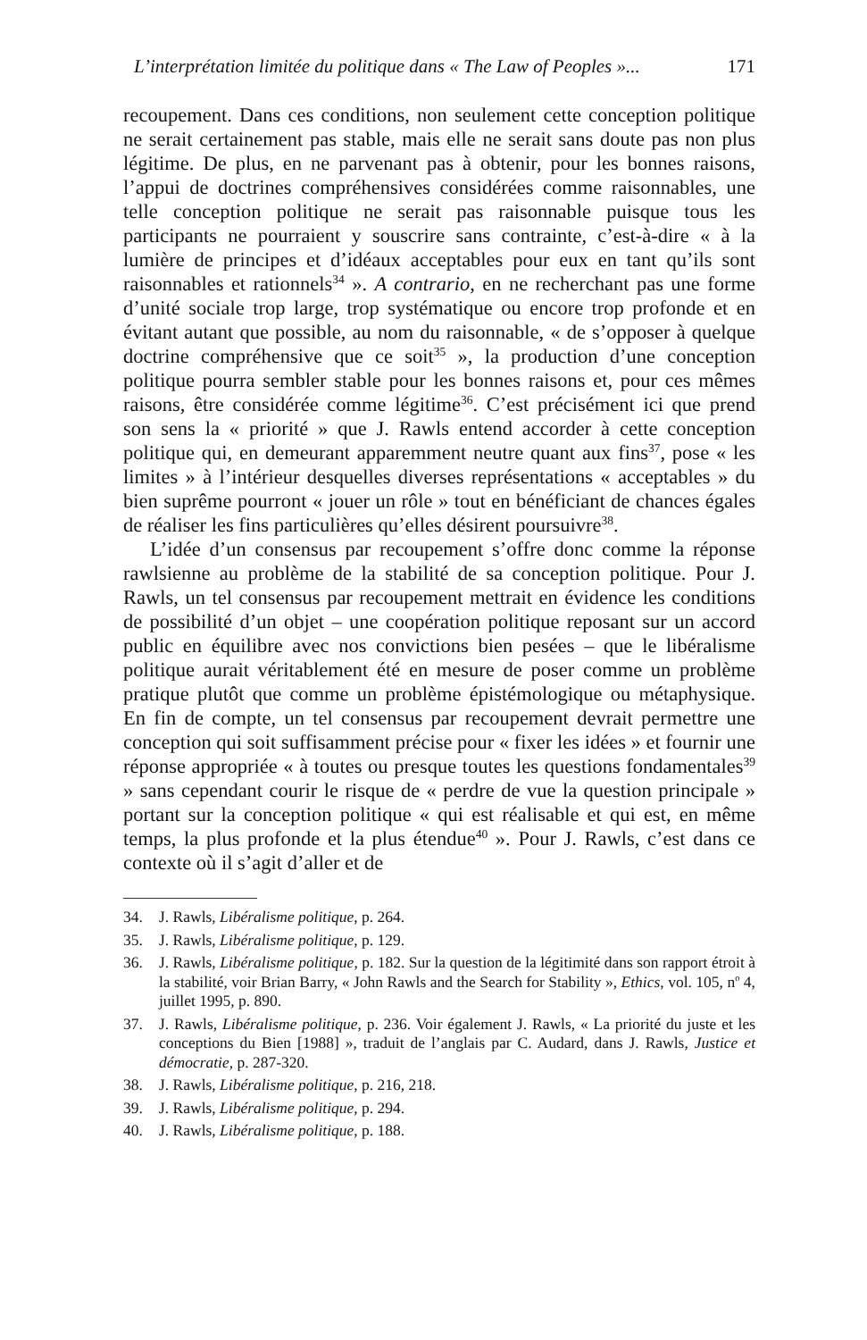L’interprétation limitée du politique dans « The Law of Peoples »... 171
recoupement. Dans ces conditions, non seulement cette conception politique ne serait certainement pas stable, mais elle ne serait sans doute pas non plus légitime. De plus, en ne parvenant pas à obtenir, pour les bonnes raisons, l’appui de doctrines compréhensives considérées comme raisonnables, une telle conception politique ne serait pas raisonnable puisque tous les participants ne pourraient y souscrire sans contrainte, c’est-à-dire « à la lumière de principes et d’idéaux acceptables pour eux en tant qu’ils sont raisonnables et rationnels<sup>34</sup> ». A contrario, en ne recherchant pas une forme d’unité sociale trop large, trop systématique ou encore trop profonde et en évitant autant que possible, au nom du raisonnable, « de s’opposer à quelque doctrine compréhensive que ce soit<sup>35</sup> », la production d’une conception politique pourra sembler stable pour les bonnes raisons et, pour ces mêmes raisons, être considérée comme légitime<sup>36</sup>. C’est précisément ici que prend son sens la « priorité » que J. Rawls entend accorder à cette conception politique qui, en demeurant apparemment neutre quant aux fins<sup>37</sup>, pose « les limites » à l’intérieur desquelles diverses représentations « acceptables » du bien suprême pourront « jouer un rôle » tout en bénéficiant de chances égales de réaliser les fins particulières qu’elles désirent poursuivre<sup>38</sup>.
L’idée d’un consensus par recoupement s’offre donc comme la réponse rawlsienne au problème de la stabilité de sa conception politique. Pour J. Rawls, un tel consensus par recoupement mettrait en évidence les conditions de possibilité d’un objet – une coopération politique reposant sur un accord public en équilibre avec nos convictions bien pesées – que le libéralisme politique aurait véritablement été en mesure de poser comme un problème pratique plutôt que comme un problème épistémologique ou métaphysique. En fin de compte, un tel consensus par recoupement devrait permettre une conception qui soit suffisamment précise pour « fixer les idées » et fournir une réponse appropriée « à toutes ou presque toutes les questions fondamentales<sup>39</sup> » sans cependant courir le risque de « perdre de vue la question principale » portant sur la conception politique « qui est réalisable et qui est, en même temps, la plus profonde et la plus étendue<sup>40</sup> ». Pour J. Rawls, c’est dans ce contexte où il s’agit d’aller et de
34. J. Rawls, Libéralisme politique, p. 264.
35. J. Rawls, Libéralisme politique, p. 129.
36. J. Rawls, Libéralisme politique, p. 182. Sur la question de la légitimité dans son rapport étroit à la stabilité, voir Brian Barry, « John Rawls and the Search for Stability », Ethics, vol. 105, n<sup>o</sup> 4, juillet 1995, p. 890.
37. J. Rawls, Libéralisme politique, p. 236. Voir également J. Rawls, « La priorité du juste et les conceptions du Bien [1988] », traduit de l’anglais par C. Audard, dans J. Rawls, Justice et démocratie, p. 287-320.
38. J. Rawls, Libéralisme politique, p. 216, 218.
39. J. Rawls, Libéralisme politique, p. 294.
40. J. Rawls, Libéralisme politique, p. 188.